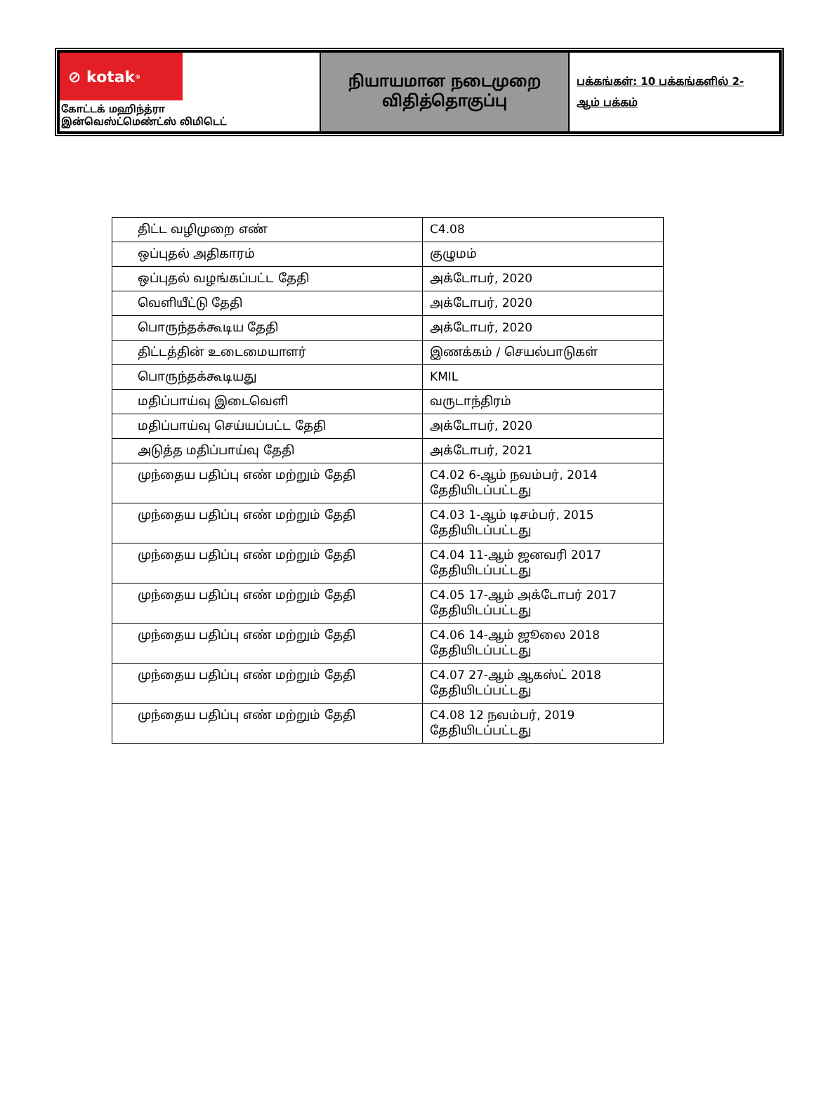| ⊘ kotak<sup>®</sup> கோட்டக் மஹிந்த்ரா இன்வெஸ்ட்மெண்ட்ஸ் லிமிடெட் | நியாயமான நடைமுறை விதித்தொகுப்பு | பக்கங்கள்: 10 பக்கங்களில் 2- ஆம் பக்கம் |
| திட்ட வழிமுறை எண் | C4.08 |
| ஒப்புதல் அதிகாரம் | குழுமம் |
| ஒப்புதல் வழங்கப்பட்ட தேதி | அக்டோபர், 2020 |
| வெளியீட்டு தேதி | அக்டோபர், 2020 |
| பொருந்தக்கூடிய தேதி | அக்டோபர், 2020 |
| திட்டத்தின் உடைமையாளர் | இணக்கம் / செயல்பாடுகள் |
| பொருந்தக்கூடியது | KMIL |
| மதிப்பாய்வு இடைவெளி | வருடாந்திரம் |
| மதிப்பாய்வு செய்யப்பட்ட தேதி | அக்டோபர், 2020 |
| அடுத்த மதிப்பாய்வு தேதி | அக்டோபர், 2021 |
| முந்தைய பதிப்பு எண் மற்றும் தேதி | C4.02 6-ஆம் நவம்பர், 2014 தேதியிடப்பட்டது |
| முந்தைய பதிப்பு எண் மற்றும் தேதி | C4.03 1-ஆம் டிசம்பர், 2015 தேதியிடப்பட்டது |
| முந்தைய பதிப்பு எண் மற்றும் தேதி | C4.04 11-ஆம் ஜனவரி 2017 தேதியிடப்பட்டது |
| முந்தைய பதிப்பு எண் மற்றும் தேதி | C4.05 17-ஆம் அக்டோபர் 2017 தேதியிடப்பட்டது |
| முந்தைய பதிப்பு எண் மற்றும் தேதி | C4.06 14-ஆம் ஜூலை 2018 தேதியிடப்பட்டது |
| முந்தைய பதிப்பு எண் மற்றும் தேதி | C4.07 27-ஆம் ஆகஸ்ட் 2018 தேதியிடப்பட்டது |
| முந்தைய பதிப்பு எண் மற்றும் தேதி | C4.08 12 நவம்பர், 2019 தேதியிடப்பட்டது |